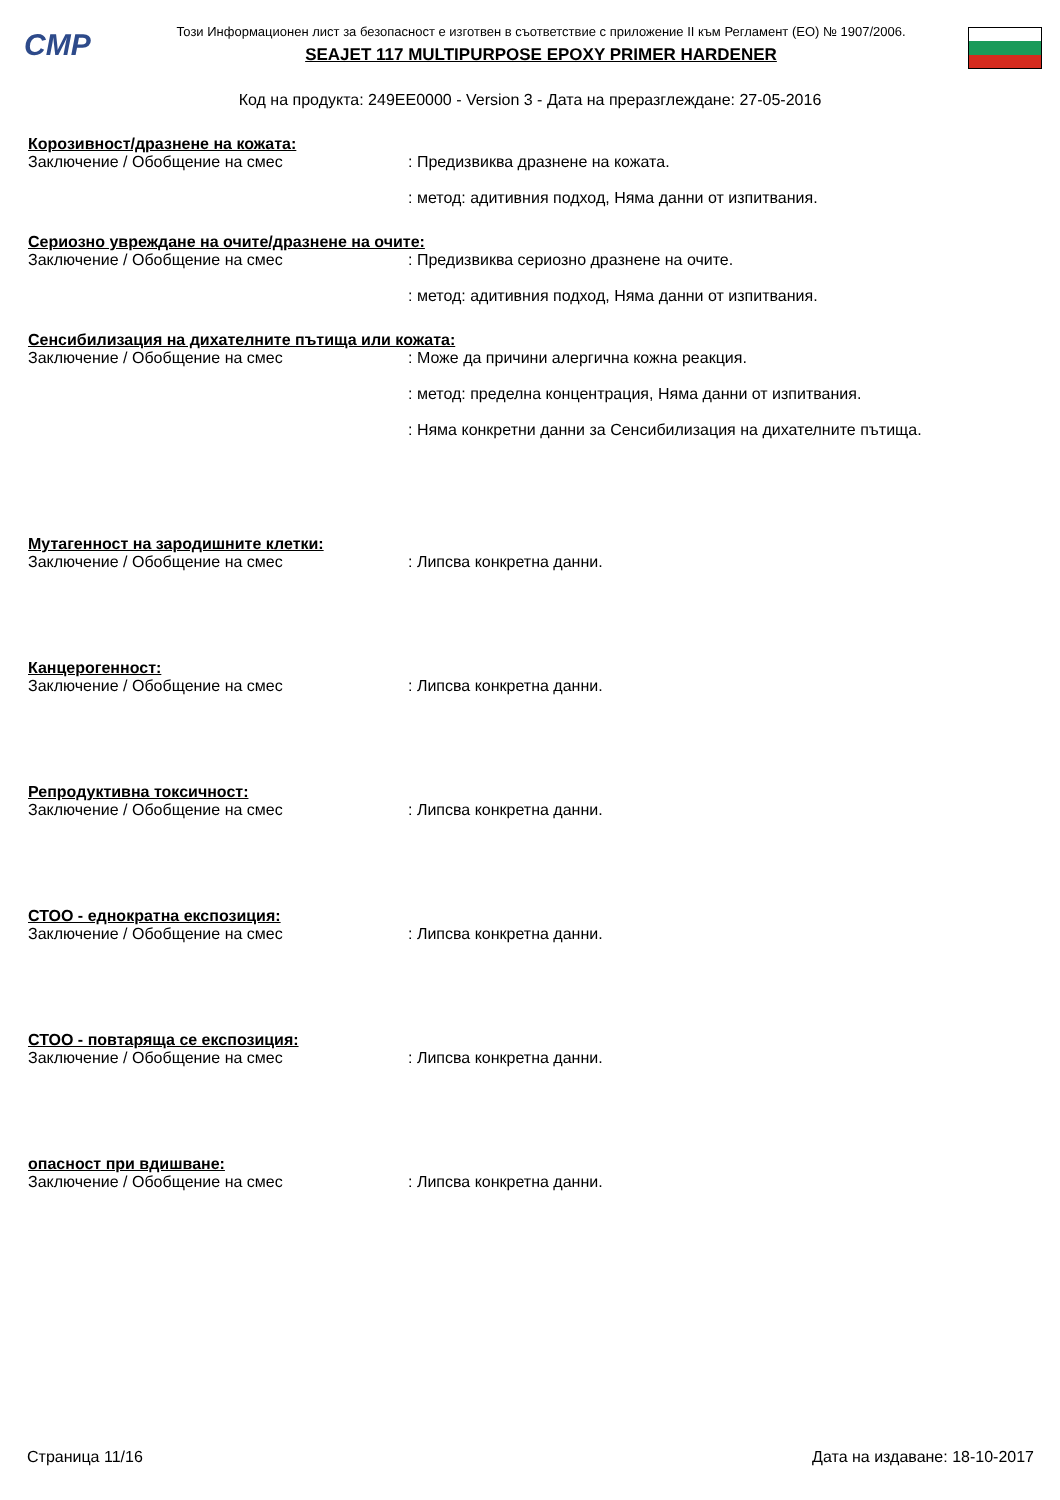CMP
Този Информационен лист за безопасност е изготвен в съответствие с приложение II към Регламент (ЕО) № 1907/2006.
SEAJET 117 MULTIPURPOSE EPOXY PRIMER HARDENER
Код на продукта: 249EE0000 - Version 3 - Дата на преразглеждане: 27-05-2016
Корозивност/дразнене на кожата:
Заключение / Обобщение на смес : Предизвиква дразнене на кожата.
: метод: адитивния подход, Няма данни от изпитвания.
Сериозно увреждане на очите/дразнене на очите:
Заключение / Обобщение на смес : Предизвиква сериозно дразнене на очите.
: метод: адитивния подход, Няма данни от изпитвания.
Сенсибилизация на дихателните пътища или кожата:
Заключение / Обобщение на смес : Може да причини алергична кожна реакция.
: метод: пределна концентрация, Няма данни от изпитвания.
: Няма конкретни данни за Сенсибилизация на дихателните пътища.
Мутагенност на зародишните клетки:
Заключение / Обобщение на смес : Липсва конкретна данни.
Канцерогенност:
Заключение / Обобщение на смес : Липсва конкретна данни.
Репродуктивна токсичност:
Заключение / Обобщение на смес : Липсва конкретна данни.
СТОО - еднократна експозиция:
Заключение / Обобщение на смес : Липсва конкретна данни.
СТОО - повтаряща се експозиция:
Заключение / Обобщение на смес : Липсва конкретна данни.
опасност при вдишване:
Заключение / Обобщение на смес : Липсва конкретна данни.
Страница 11/16 Дата на издаване: 18-10-2017